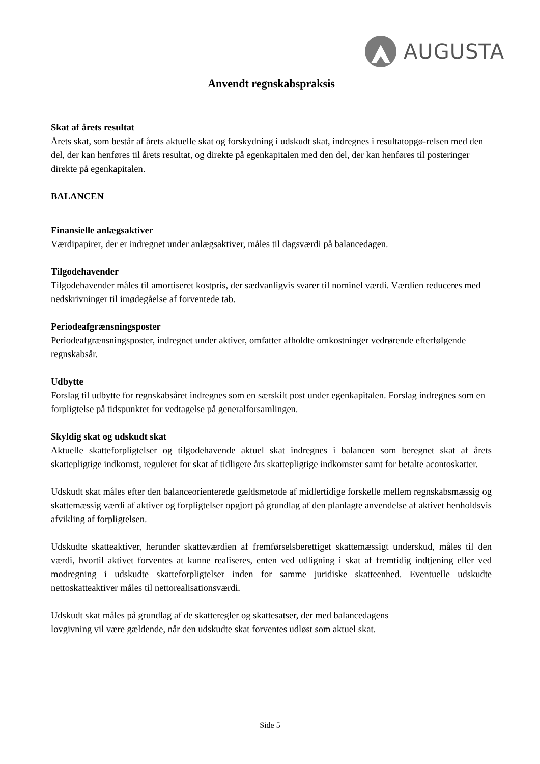AUGUSTA
Anvendt regnskabspraksis
Skat af årets resultat
Årets skat, som består af årets aktuelle skat og forskydning i udskudt skat, indregnes i resultatopgø-relsen med den del, der kan henføres til årets resultat, og direkte på egenkapitalen med den del, der kan henføres til posteringer direkte på egenkapitalen.
BALANCEN
Finansielle anlægsaktiver
Værdipapirer, der er indregnet under anlægsaktiver, måles til dagsværdi på balancedagen.
Tilgodehavender
Tilgodehavender måles til amortiseret kostpris, der sædvanligvis svarer til nominel værdi. Værdien reduceres med nedskrivninger til imødegåelse af forventede tab.
Periodeafgrænsningsposter
Periodeafgrænsningsposter, indregnet under aktiver, omfatter afholdte omkostninger vedrørende efterfølgende regnskabsår.
Udbytte
Forslag til udbytte for regnskabsåret indregnes som en særskilt post under egenkapitalen. Forslag indregnes som en forpligtelse på tidspunktet for vedtagelse på generalforsamlingen.
Skyldig skat og udskudt skat
Aktuelle skatteforpligtelser og tilgodehavende aktuel skat indregnes i balancen som beregnet skat af årets skattepligtige indkomst, reguleret for skat af tidligere års skattepligtige indkomster samt for betalte acontoskatter.
Udskudt skat måles efter den balanceorienterede gældsmetode af midlertidige forskelle mellem regnskabsmæssig og skattemæssig værdi af aktiver og forpligtelser opgjort på grundlag af den planlagte anvendelse af aktivet henholdsvis afvikling af forpligtelsen.
Udskudte skatteaktiver, herunder skatteværdien af fremførselsberettiget skattemæssigt underskud, måles til den værdi, hvortil aktivet forventes at kunne realiseres, enten ved udligning i skat af fremtidig indtjening eller ved modregning i udskudte skatteforpligtelser inden for samme juridiske skatteenhed. Eventuelle udskudte nettoskatteaktiver måles til nettorealisationsværdi.
Udskudt skat måles på grundlag af de skatteregler og skattesatser, der med balancedagens
lovgivning vil være gældende, når den udskudte skat forventes udløst som aktuel skat.
Side 5